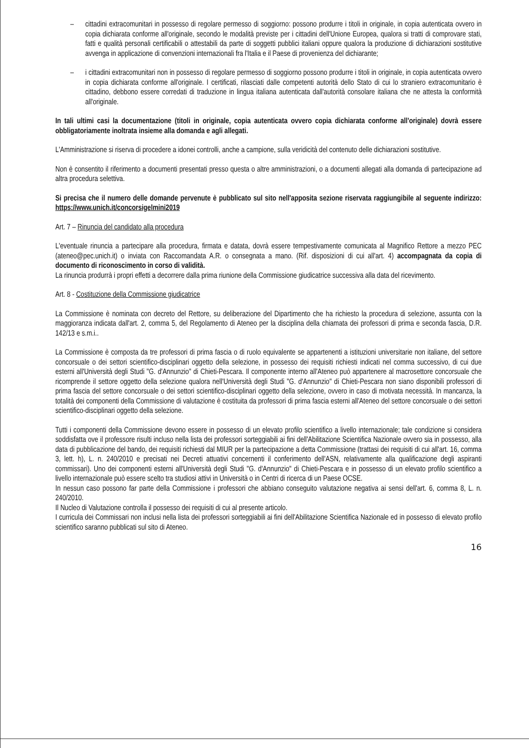– cittadini extracomunitari in possesso di regolare permesso di soggiorno: possono produrre i titoli in originale, in copia autenticata ovvero in copia dichiarata conforme all'originale, secondo le modalità previste per i cittadini dell'Unione Europea, qualora si tratti di comprovare stati, fatti e qualità personali certificabili o attestabili da parte di soggetti pubblici italiani oppure qualora la produzione di dichiarazioni sostitutive avvenga in applicazione di convenzioni internazionali fra l'Italia e il Paese di provenienza del dichiarante;
– i cittadini extracomunitari non in possesso di regolare permesso di soggiorno possono produrre i titoli in originale, in copia autenticata ovvero in copia dichiarata conforme all'originale. I certificati, rilasciati dalle competenti autorità dello Stato di cui lo straniero extracomunitario è cittadino, debbono essere corredati di traduzione in lingua italiana autenticata dall'autorità consolare italiana che ne attesta la conformità all'originale.
In tali ultimi casi la documentazione (titoli in originale, copia autenticata ovvero copia dichiarata conforme all'originale) dovrà essere obbligatoriamente inoltrata insieme alla domanda e agli allegati.
L'Amministrazione si riserva di procedere a idonei controlli, anche a campione, sulla veridicità del contenuto delle dichiarazioni sostitutive.
Non è consentito il riferimento a documenti presentati presso questa o altre amministrazioni, o a documenti allegati alla domanda di partecipazione ad altra procedura selettiva.
Si precisa che il numero delle domande pervenute è pubblicato sul sito nell'apposita sezione riservata raggiungibile al seguente indirizzo: https://www.unich.it/concorsigelmini2019
Art. 7 – Rinuncia del candidato alla procedura
L'eventuale rinuncia a partecipare alla procedura, firmata e datata, dovrà essere tempestivamente comunicata al Magnifico Rettore a mezzo PEC (ateneo@pec.unich.it) o inviata con Raccomandata A.R. o consegnata a mano. (Rif. disposizioni di cui all'art. 4) accompagnata da copia di documento di riconoscimento in corso di validità.
La rinuncia produrrà i propri effetti a decorrere dalla prima riunione della Commissione giudicatrice successiva alla data del ricevimento.
Art. 8 - Costituzione della Commissione giudicatrice
La Commissione è nominata con decreto del Rettore, su deliberazione del Dipartimento che ha richiesto la procedura di selezione, assunta con la maggioranza indicata dall'art. 2, comma 5, del Regolamento di Ateneo per la disciplina della chiamata dei professori di prima e seconda fascia, D.R. 142/13 e s.m.i..
La Commissione è composta da tre professori di prima fascia o di ruolo equivalente se appartenenti a istituzioni universitarie non italiane, del settore concorsuale o dei settori scientifico-disciplinari oggetto della selezione, in possesso dei requisiti richiesti indicati nel comma successivo, di cui due esterni all'Università degli Studi "G. d'Annunzio" di Chieti-Pescara. Il componente interno all'Ateneo può appartenere al macrosettore concorsuale che ricomprende il settore oggetto della selezione qualora nell'Università degli Studi "G. d'Annunzio" di Chieti-Pescara non siano disponibili professori di prima fascia del settore concorsuale o dei settori scientifico-disciplinari oggetto della selezione, ovvero in caso di motivata necessità. In mancanza, la totalità dei componenti della Commissione di valutazione è costituita da professori di prima fascia esterni all'Ateneo del settore concorsuale o dei settori scientifico-disciplinari oggetto della selezione.
Tutti i componenti della Commissione devono essere in possesso di un elevato profilo scientifico a livello internazionale; tale condizione si considera soddisfatta ove il professore risulti incluso nella lista dei professori sorteggiabili ai fini dell'Abilitazione Scientifica Nazionale ovvero sia in possesso, alla data di pubblicazione del bando, dei requisiti richiesti dal MIUR per la partecipazione a detta Commissione (trattasi dei requisiti di cui all'art. 16, comma 3, lett. h), L. n. 240/2010 e precisati nei Decreti attuativi concernenti il conferimento dell'ASN, relativamente alla qualificazione degli aspiranti commissari). Uno dei componenti esterni all'Università degli Studi "G. d'Annunzio" di Chieti-Pescara e in possesso di un elevato profilo scientifico a livello internazionale può essere scelto tra studiosi attivi in Università o in Centri di ricerca di un Paese OCSE.
In nessun caso possono far parte della Commissione i professori che abbiano conseguito valutazione negativa ai sensi dell'art. 6, comma 8, L. n. 240/2010.
Il Nucleo di Valutazione controlla il possesso dei requisiti di cui al presente articolo.
I curricula dei Commissari non inclusi nella lista dei professori sorteggiabili ai fini dell'Abilitazione Scientifica Nazionale ed in possesso di elevato profilo scientifico saranno pubblicati sul sito di Ateneo.
16